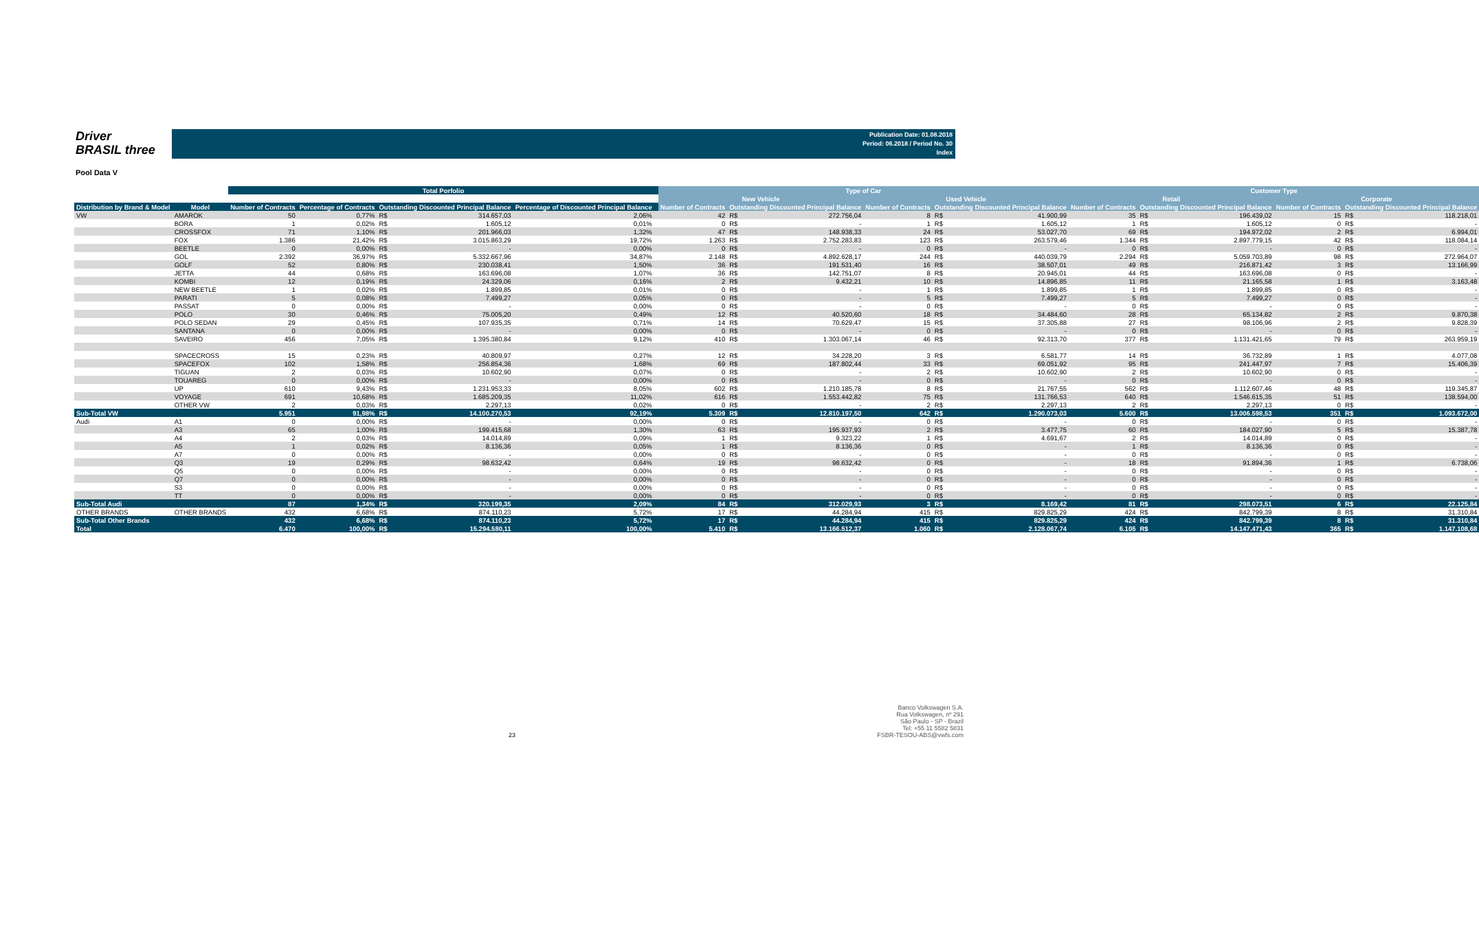Driver
BRASIL three
Publication Date: 01.08.2018
Period: 06.2018 / Period No. 30
Index
Pool Data V
| | | Total Porfolio | | | | | | Type of Car | | | | | | Customer Type | | | | | |
| --- | --- | --- | --- | --- | --- | --- | --- | --- | --- | --- | --- | --- | --- | --- | --- | --- | --- | --- | --- |
| | | | | | | | | New Vehicle | | | Used Vehicle | | | Retail | | | Corporate | | |
| Distribution by Brand & Model | Model | Number of Contracts | Percentage of Contracts | Outstanding Discounted Principal Balance | | Percentage of Discounted Principal Balance | | Number of Contracts | Outstanding Discounted Principal Balance | | Number of Contracts | Outstanding Discounted Principal Balance | | Number of Contracts | Outstanding Discounted Principal Balance | | Number of Contracts | Outstanding Discounted Principal Balance | |
| VW | AMAROK | 50 | 0,77% | R$ | 314.657,03 | 2,06% | | 42 | R$ | 272.756,04 | 8 | R$ | 41.900,99 | 35 | R$ | 196.439,02 | 15 | R$ | 118.218,01 |
| | BORA | 1 | 0,02% | R$ | 1.605,12 | 0,01% | | 0 | R$ | - | 1 | R$ | 1.605,12 | 1 | R$ | 1.605,12 | 0 | R$ | - |
| | CROSSFOX | 71 | 1,10% | R$ | 201.966,03 | 1,32% | | 47 | R$ | 148.938,33 | 24 | R$ | 53.027,70 | 69 | R$ | 194.972,02 | 2 | R$ | 6.994,01 |
| | FOX | 1.386 | 21,42% | R$ | 3.015.863,29 | 19,72% | | 1.263 | R$ | 2.752.283,83 | 123 | R$ | 263.579,46 | 1.344 | R$ | 2.897.779,15 | 42 | R$ | 118.084,14 |
| | BEETLE | 0 | 0,00% | R$ | - | 0,00% | | 0 | R$ | - | 0 | R$ | - | 0 | R$ | - | 0 | R$ | - |
| | GOL | 2.392 | 36,97% | R$ | 5.332.667,96 | 34,87% | | 2.148 | R$ | 4.892.628,17 | 244 | R$ | 440.039,79 | 2.294 | R$ | 5.059.703,89 | 98 | R$ | 272.964,07 |
| | GOLF | 52 | 0,80% | R$ | 230.038,41 | 1,50% | | 36 | R$ | 191.531,40 | 16 | R$ | 38.507,01 | 49 | R$ | 216.871,42 | 3 | R$ | 13.166,99 |
| | JETTA | 44 | 0,68% | R$ | 163.696,08 | 1,07% | | 36 | R$ | 142.751,07 | 8 | R$ | 20.945,01 | 44 | R$ | 163.696,08 | 0 | R$ | - |
| | KOMBI | 12 | 0,19% | R$ | 24.329,06 | 0,16% | | 2 | R$ | 9.432,21 | 10 | R$ | 14.896,85 | 11 | R$ | 21.165,58 | 1 | R$ | 3.163,48 |
| | NEW BEETLE | 1 | 0,02% | R$ | 1.899,85 | 0,01% | | 0 | R$ | - | 1 | R$ | 1.899,85 | 1 | R$ | 1.899,85 | 0 | R$ | - |
| | PARATI | 5 | 0,08% | R$ | 7.499,27 | 0,05% | | 0 | R$ | - | 5 | R$ | 7.499,27 | 5 | R$ | 7.499,27 | 0 | R$ | - |
| | PASSAT | 0 | 0,00% | R$ | - | 0,00% | | 0 | R$ | - | 0 | R$ | - | 0 | R$ | - | 0 | R$ | - |
| | POLO | 30 | 0,46% | R$ | 75.005,20 | 0,49% | | 12 | R$ | 40.520,60 | 18 | R$ | 34.484,60 | 28 | R$ | 65.134,82 | 2 | R$ | 9.870,38 |
| | POLO SEDAN | 29 | 0,45% | R$ | 107.935,35 | 0,71% | | 14 | R$ | 70.629,47 | 15 | R$ | 37.305,88 | 27 | R$ | 98.106,96 | 2 | R$ | 9.828,39 |
| | SANTANA | 0 | 0,00% | R$ | - | 0,00% | | 0 | R$ | - | 0 | R$ | - | 0 | R$ | - | 0 | R$ | - |
| | SAVEIRO | 456 | 7,05% | R$ | 1.395.380,84 | 9,12% | | 410 | R$ | 1.303.067,14 | 46 | R$ | 92.313,70 | 377 | R$ | 1.131.421,65 | 79 | R$ | 263.959,19 |
| | SPACECROSS | 15 | 0,23% | R$ | 40.809,97 | 0,27% | | 12 | R$ | 34.228,20 | 3 | R$ | 6.581,77 | 14 | R$ | 36.732,89 | 1 | R$ | 4.077,08 |
| | SPACEFOX | 102 | 1,58% | R$ | 256.854,36 | 1,68% | | 69 | R$ | 187.802,44 | 33 | R$ | 69.051,92 | 95 | R$ | 241.447,97 | 7 | R$ | 15.406,39 |
| | TIGUAN | 2 | 0,03% | R$ | 10.602,90 | 0,07% | | 0 | R$ | - | 2 | R$ | 10.602,90 | 2 | R$ | 10.602,90 | 0 | R$ | - |
| | TOUAREG | 0 | 0,00% | R$ | - | 0,00% | | 0 | R$ | - | 0 | R$ | - | 0 | R$ | - | 0 | R$ | - |
| | UP | 610 | 9,43% | R$ | 1.231.953,33 | 8,05% | | 602 | R$ | 1.210.185,78 | 8 | R$ | 21.767,55 | 562 | R$ | 1.112.607,46 | 48 | R$ | 119.345,87 |
| | VOYAGE | 691 | 10,68% | R$ | 1.685.209,35 | 11,02% | | 616 | R$ | 1.553.442,82 | 75 | R$ | 131.766,53 | 640 | R$ | 1.546.615,35 | 51 | R$ | 138.594,00 |
| | OTHER VW | 2 | 0,03% | R$ | 2.297,13 | 0,02% | | 0 | R$ | - | 2 | R$ | 2.297,13 | 2 | R$ | 2.297,13 | 0 | R$ | - |
| Sub-Total VW | | 5.951 | 91,98% | R$ | 14.100.270,53 | 92,19% | | 5.309 | R$ | 12.810.197,50 | 642 | R$ | 1.290.073,03 | 5.600 | R$ | 13.006.598,53 | 351 | R$ | 1.093.672,00 |
| Audi | A1 | 0 | 0,00% | R$ | - | 0,00% | | 0 | R$ | - | 0 | R$ | - | 0 | R$ | - | 0 | R$ | - |
| | A3 | 65 | 1,00% | R$ | 199.415,68 | 1,30% | | 63 | R$ | 195.937,93 | 2 | R$ | 3.477,75 | 60 | R$ | 184.027,90 | 5 | R$ | 15.387,78 |
| | A4 | 2 | 0,03% | R$ | 14.014,89 | 0,09% | | 1 | R$ | 9.323,22 | 1 | R$ | 4.691,67 | 2 | R$ | 14.014,89 | 0 | R$ | - |
| | A5 | 1 | 0,02% | R$ | 8.136,36 | 0,05% | | 1 | R$ | 8.136,36 | 0 | R$ | - | 1 | R$ | 8.136,36 | 0 | R$ | - |
| | A7 | 0 | 0,00% | R$ | - | 0,00% | | 0 | R$ | - | 0 | R$ | - | 0 | R$ | - | 0 | R$ | - |
| | Q3 | 19 | 0,29% | R$ | 98.632,42 | 0,64% | | 19 | R$ | 98.632,42 | 0 | R$ | - | 18 | R$ | 91.894,36 | 1 | R$ | 6.738,06 |
| | Q5 | 0 | 0,00% | R$ | - | 0,00% | | 0 | R$ | - | 0 | R$ | - | 0 | R$ | - | 0 | R$ | - |
| | Q7 | 0 | 0,00% | R$ | - | 0,00% | | 0 | R$ | - | 0 | R$ | - | 0 | R$ | - | 0 | R$ | - |
| | S3 | 0 | 0,00% | R$ | - | 0,00% | | 0 | R$ | - | 0 | R$ | - | 0 | R$ | - | 0 | R$ | - |
| | TT | 0 | 0,00% | R$ | - | 0,00% | | 0 | R$ | - | 0 | R$ | - | 0 | R$ | - | 0 | R$ | - |
| Sub-Total Audi | | 87 | 1,34% | R$ | 320.199,35 | 2,09% | | 84 | R$ | 312.029,93 | 3 | R$ | 8.169,42 | 81 | R$ | 298.073,51 | 6 | R$ | 22.125,84 |
| OTHER BRANDS | OTHER BRANDS | 432 | 6,68% | R$ | 874.110,23 | 5,72% | | 17 | R$ | 44.284,94 | 415 | R$ | 829.825,29 | 424 | R$ | 842.799,39 | 8 | R$ | 31.310,84 |
| Sub-Total Other Brands | | 432 | 6,68% | R$ | 874.110,23 | 5,72% | | 17 | R$ | 44.284,94 | 415 | R$ | 829.825,29 | 424 | R$ | 842.799,39 | 8 | R$ | 31.310,84 |
| Total | | 6.470 | 100,00% | R$ | 15.294.580,11 | 100,00% | | 5.410 | R$ | 13.166.512,37 | 1.060 | R$ | 2.128.067,74 | 6.105 | R$ | 14.147.471,43 | 365 | R$ | 1.147.108,68 |
23 Banco Volkswagen S.A.
Rua Volkswagen, nº 291
São Paulo - SP - Brazil
Tel: +55 11 5582 5831
FSBR-TESOU-ABS@vwfs.com